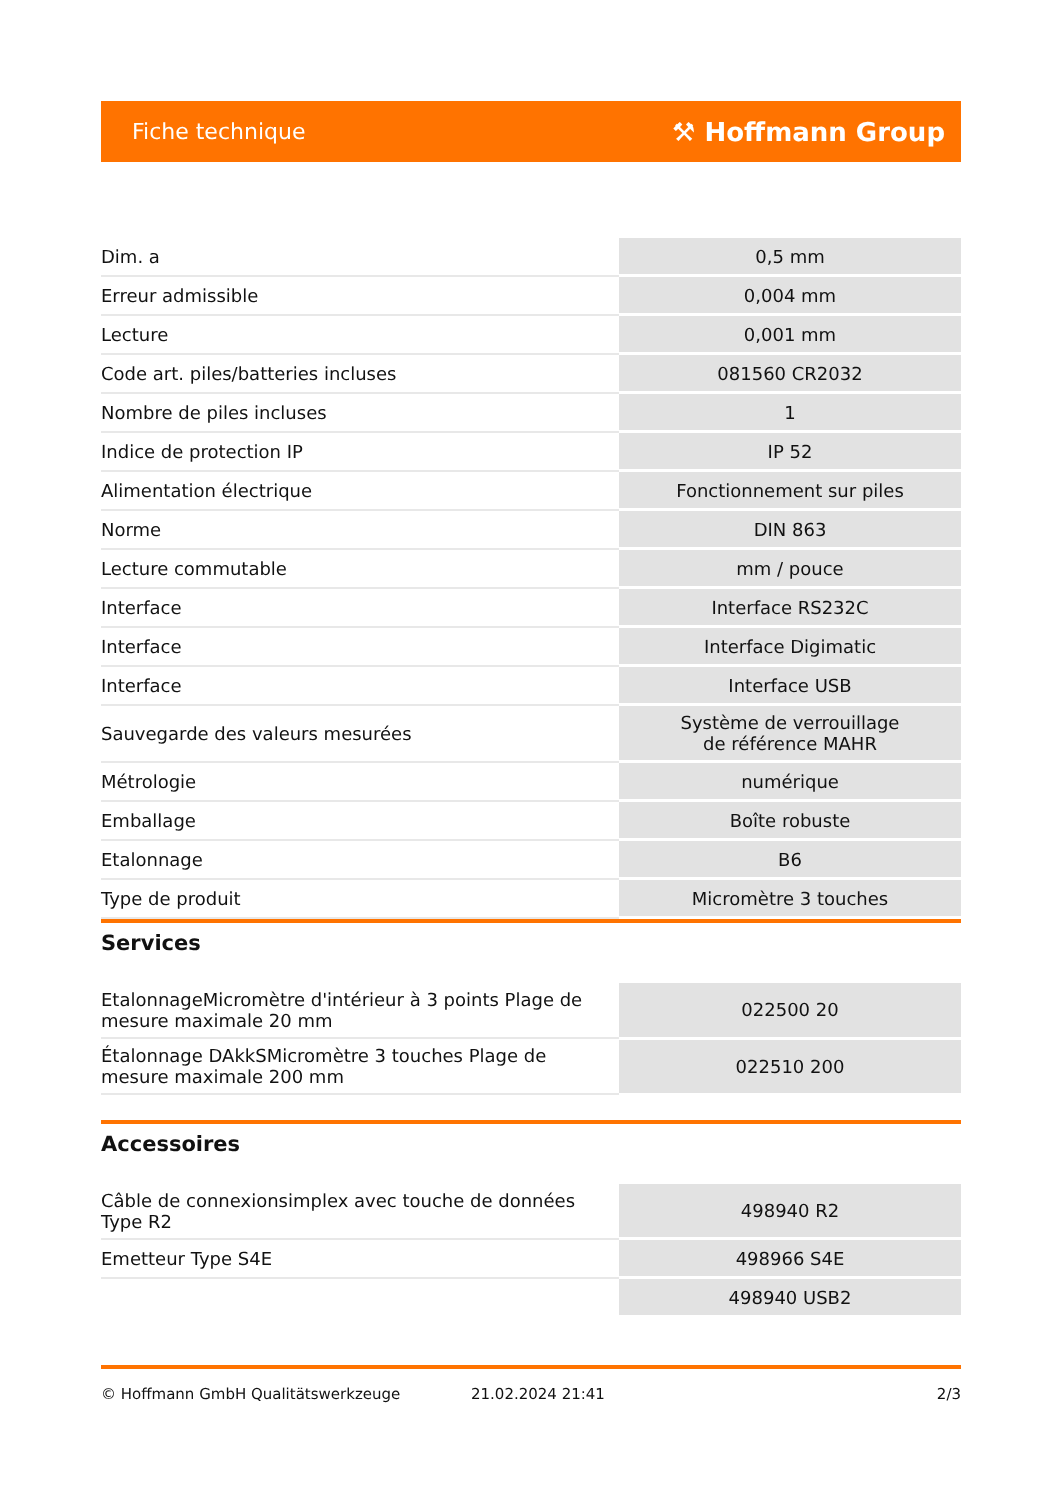Fiche technique ⚒ Hoffmann Group
| Dim. a | 0,5 mm |
| Erreur admissible | 0,004 mm |
| Lecture | 0,001 mm |
| Code art. piles/batteries incluses | 081560 CR2032 |
| Nombre de piles incluses | 1 |
| Indice de protection IP | IP 52 |
| Alimentation électrique | Fonctionnement sur piles |
| Norme | DIN 863 |
| Lecture commutable | mm / pouce |
| Interface | Interface RS232C |
| Interface | Interface Digimatic |
| Interface | Interface USB |
| Sauvegarde des valeurs mesurées | Système de verrouillage de référence MAHR |
| Métrologie | numérique |
| Emballage | Boîte robuste |
| Etalonnage | B6 |
| Type de produit | Micromètre 3 touches |
Services
| EtalonnageMicromètre d'intérieur à 3 points Plage de mesure maximale 20 mm | 022500 20 |
| Étalonnage DAkkSMicromètre 3 touches Plage de mesure maximale 200 mm | 022510 200 |
Accessoires
| Câble de connexionsimplex avec touche de données Type R2 | 498940 R2 |
| Emetteur Type S4E | 498966 S4E |
| | 498940 USB2 |
© Hoffmann GmbH Qualitätswerkzeuge 21.02.2024 21:41 2/3